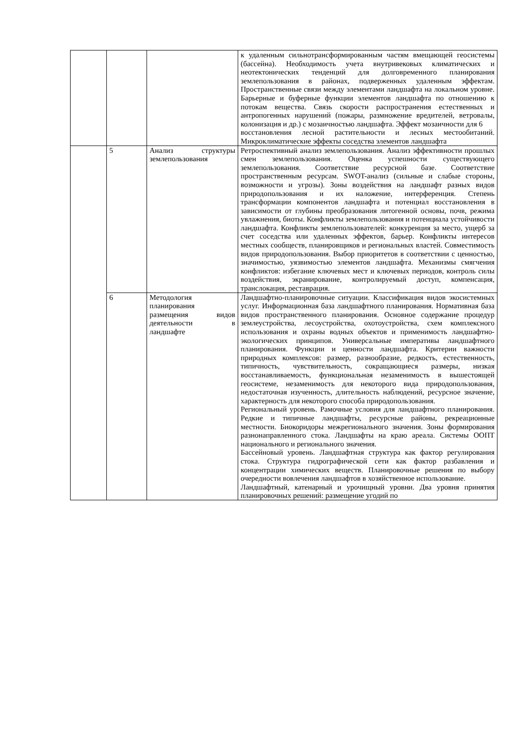| | | | к удаленным сильнотрансформированным частям вмещающей геосистемы (бассейна). Необходимость учета внутривековых климатических и неотектонических тенденций для долговременного планирования землепользования в районах, подверженных удаленным эффектам. Пространственные связи между элементами ландшафта на локальном уровне. Барьерные и буферные функции элементов ландшафта по отношению к потокам вещества. Связь скорости распространения естественных и антропогенных нарушений (пожары, размножение вредителей, ветровалы, колонизация и др.) с мозаичностью ландшафта. Эффект мозаичности для 6 восстановления лесной растительности и лесных местообитаний. Микроклиматические эффекты соседства элементов ландшафта |
| | 5 | Анализ структуры землепользования | Ретроспективный анализ землепользования. Анализ эффективности прошлых смен землепользования. Оценка успешности существующего землепользования. Соответствие ресурсной базе. Соответствие пространственным ресурсам. SWOT-анализ (сильные и слабые стороны, возможности и угрозы). Зоны воздействия на ландшафт разных видов природопользования и их наложение, интерференция. Степень трансформации компонентов ландшафта и потенциал восстановления в зависимости от глубины преобразования литогенной основы, почв, режима увлажнения, биоты. Конфликты землепользования и потенциала устойчивости ландшафта. Конфликты землепользователей: конкуренция за место, ущерб за счет соседства или удаленных эффектов, барьер. Конфликты интересов местных сообществ, планировщиков и региональных властей. Совместимость видов природопользования. Выбор приоритетов в соответствии с ценностью, значимостью, уязвимостью элементов ландшафта. Механизмы смягчения конфликтов: избегание ключевых мест и ключевых периодов, контроль силы воздействия, экранирование, контролируемый доступ, компенсация, транслокация, реставрация. |
| | 6 | Методология планирования размещения видов деятельности в ландшафте | Ландшафтно-планировочные ситуации. Классификация видов экосистемных услуг. Информационная база ландшафтного планирования. Нормативная база видов пространственного планирования. Основное содержание процедур землеустройства, лесоустройства, охотоустройства, схем комплексного использования и охраны водных объектов и применимость ландшафтно-экологических принципов. Универсальные императивы ландшафтного планирования. Функции и ценности ландшафта. Критерии важности природных комплексов: размер, разнообразие, редкость, естественность, типичность, чувствительность, сокращающиеся размеры, низкая восстанавливаемость, функциональная незаменимость в вышестоящей геосистеме, незаменимость для некоторого вида природопользования, недостаточная изученность, длительность наблюдений, ресурсное значение, характерность для некоторого способа природопользования. Региональный уровень. Рамочные условия для ландшафтного планирования. Редкие и типичные ландшафты, ресурсные районы, рекреационные местности. Биокоридоры межрегионального значения. Зоны формирования разнонаправленного стока. Ландшафты на краю ареала. Системы ООПТ национального и регионального значения. Бассейновый уровень. Ландшафтная структура как фактор регулирования стока. Структура гидрографической сети как фактор разбавления и концентрации химических веществ. Планировочные решения по выбору очередности вовлечения ландшафтов в хозяйственное использование. Ландшафтный, катенарный и урочищный уровни. Два уровня принятия планировочных решений: размещение угодий по |